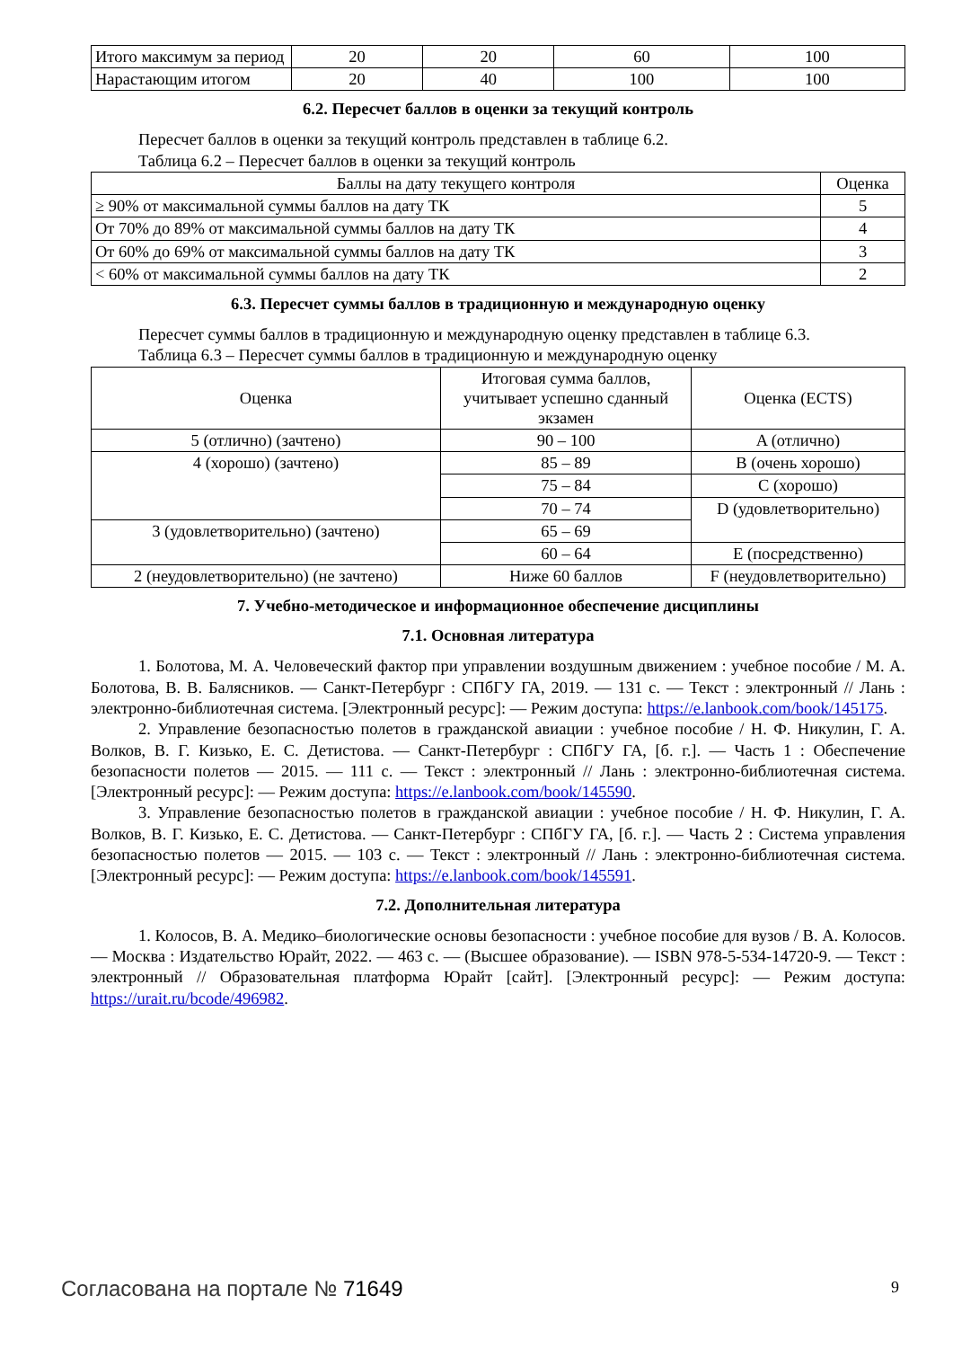| Итого максимум за период | 20 | 20 | 60 | 100 |
| Нарастающим итогом | 20 | 40 | 100 | 100 |
6.2. Пересчет баллов в оценки за текущий контроль
Пересчет баллов в оценки за текущий контроль представлен в таблице 6.2.
Таблица 6.2 – Пересчет баллов в оценки за текущий контроль
| Баллы на дату текущего контроля | Оценка |
| --- | --- |
| ≥ 90% от максимальной суммы баллов на дату ТК | 5 |
| От 70% до 89% от максимальной суммы баллов на дату ТК | 4 |
| От 60% до 69% от максимальной суммы баллов на дату ТК | 3 |
| < 60% от максимальной суммы баллов на дату ТК | 2 |
6.3. Пересчет суммы баллов в традиционную и международную оценку
Пересчет суммы баллов в традиционную и международную оценку представлен в таблице 6.3.
Таблица 6.3 – Пересчет суммы баллов в традиционную и международную оценку
| Оценка | Итоговая сумма баллов, учитывает успешно сданный экзамен | Оценка (ECTS) |
| --- | --- | --- |
| 5 (отлично) (зачтено) | 90 – 100 | A (отлично) |
| 4 (хорошо) (зачтено) | 85 – 89 | B (очень хорошо) |
| | 75 – 84 | C (хорошо) |
| | 70 – 74 | D (удовлетворительно) |
| 3 (удовлетворительно) (зачтено) | 65 – 69 | |
| | 60 – 64 | E (посредственно) |
| 2 (неудовлетворительно) (не зачтено) | Ниже 60 баллов | F (неудовлетворительно) |
7. Учебно-методическое и информационное обеспечение дисциплины
7.1. Основная литература
1. Болотова, М. А. Человеческий фактор при управлении воздушным движением : учебное пособие / М. А. Болотова, В. В. Балясников. — Санкт-Петербург : СПбГУ ГА, 2019. — 131 с. — Текст : электронный // Лань : электронно-библиотечная система. [Электронный ресурс]: — Режим доступа: https://e.lanbook.com/book/145175.
2. Управление безопасностью полетов в гражданской авиации : учебное пособие / Н. Ф. Никулин, Г. А. Волков, В. Г. Кизько, Е. С. Детистова. — Санкт-Петербург : СПбГУ ГА, [б. г.]. — Часть 1 : Обеспечение безопасности полетов — 2015. — 111 с. — Текст : электронный // Лань : электронно-библиотечная система. [Электронный ресурс]: — Режим доступа: https://e.lanbook.com/book/145590.
3. Управление безопасностью полетов в гражданской авиации : учебное пособие / Н. Ф. Никулин, Г. А. Волков, В. Г. Кизько, Е. С. Детистова. — Санкт-Петербург : СПбГУ ГА, [б. г.]. — Часть 2 : Система управления безопасностью полетов — 2015. — 103 с. — Текст : электронный // Лань : электронно-библиотечная система. [Электронный ресурс]: — Режим доступа: https://e.lanbook.com/book/145591.
7.2. Дополнительная литература
1. Колосов, В. А. Медико–биологические основы безопасности : учебное пособие для вузов / В. А. Колосов. — Москва : Издательство Юрайт, 2022. — 463 с. — (Высшее образование). — ISBN 978-5-534-14720-9. — Текст : электронный // Образовательная платформа Юрайт [сайт]. [Электронный ресурс]: — Режим доступа: https://urait.ru/bcode/496982.
Согласована на портале № 71649 9